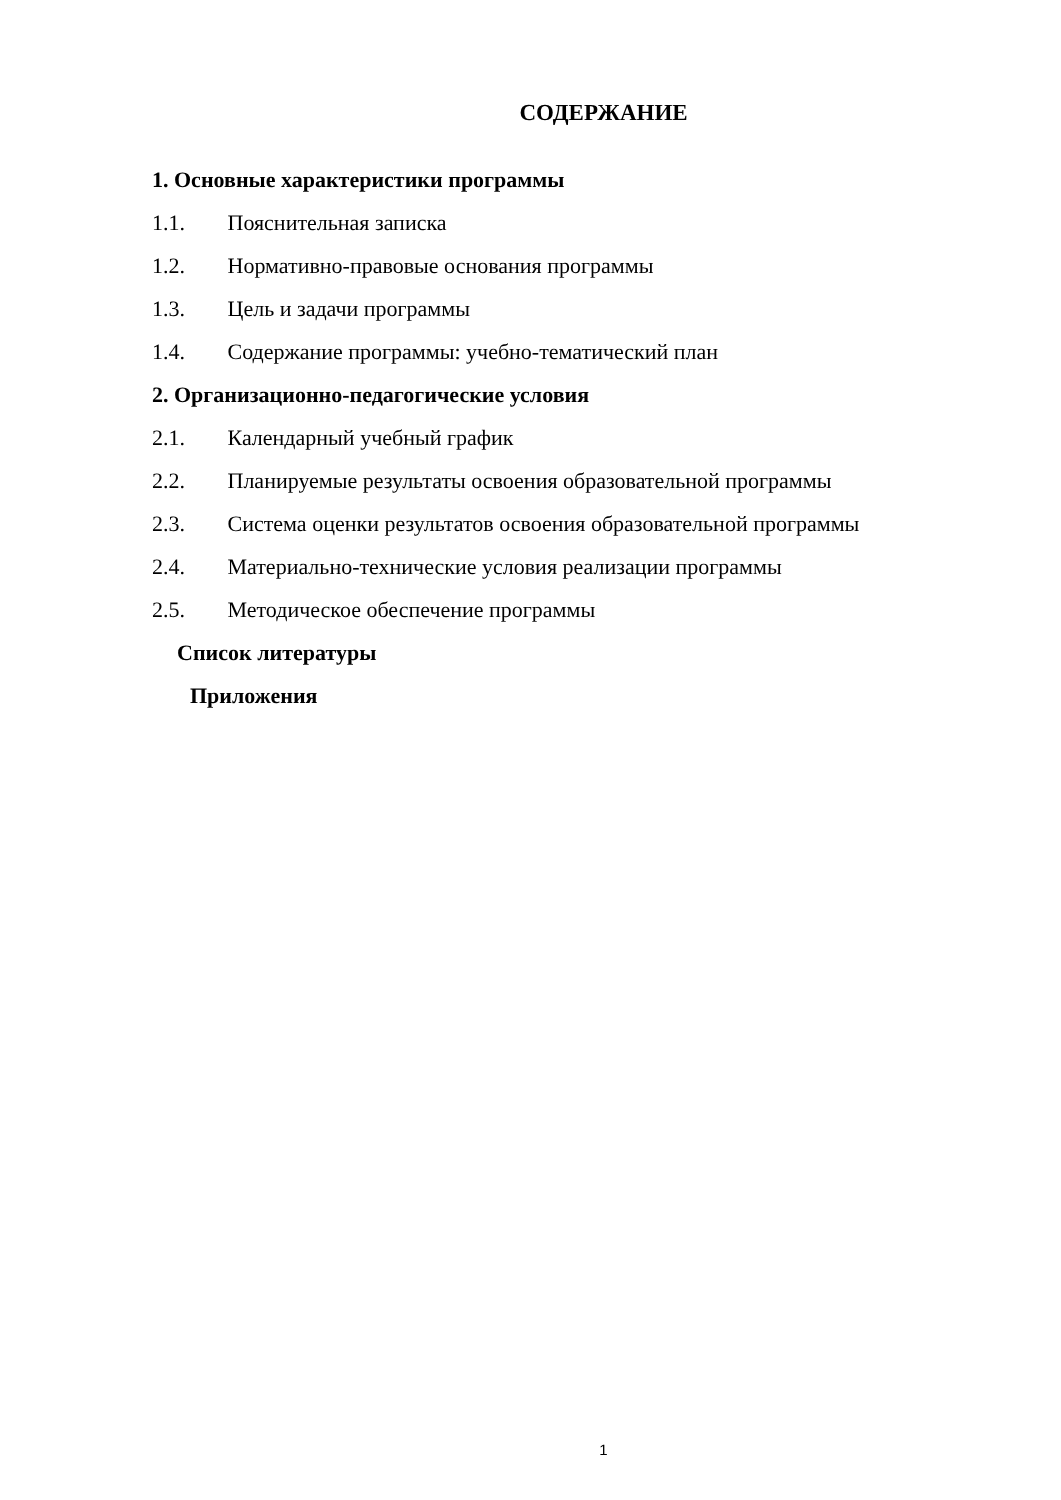СОДЕРЖАНИЕ
1. Основные характеристики программы
1.1. Пояснительная записка
1.2. Нормативно-правовые основания программы
1.3. Цель и задачи программы
1.4. Содержание программы: учебно-тематический план
2. Организационно-педагогические условия
2.1. Календарный учебный график
2.2. Планируемые результаты освоения образовательной программы
2.3. Система оценки результатов освоения образовательной программы
2.4. Материально-технические условия реализации программы
2.5. Методическое обеспечение программы
Список литературы
Приложения
1